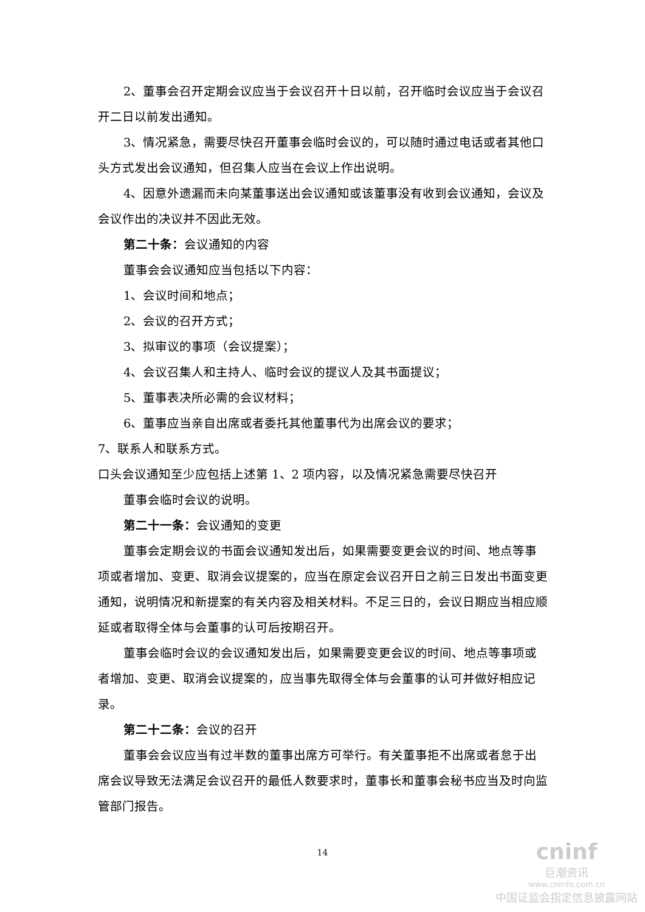2、董事会召开定期会议应当于会议召开十日以前，召开临时会议应当于会议召开二日以前发出通知。
3、情况紧急，需要尽快召开董事会临时会议的，可以随时通过电话或者其他口头方式发出会议通知，但召集人应当在会议上作出说明。
4、因意外遗漏而未向某董事送出会议通知或该董事没有收到会议通知，会议及会议作出的决议并不因此无效。
第二十条：会议通知的内容
董事会会议通知应当包括以下内容：
1、会议时间和地点；
2、会议的召开方式；
3、拟审议的事项（会议提案）；
4、会议召集人和主持人、临时会议的提议人及其书面提议；
5、董事表决所必需的会议材料；
6、董事应当亲自出席或者委托其他董事代为出席会议的要求；
7、联系人和联系方式。
口头会议通知至少应包括上述第 1、2 项内容，以及情况紧急需要尽快召开
董事会临时会议的说明。
第二十一条：会议通知的变更
董事会定期会议的书面会议通知发出后，如果需要变更会议的时间、地点等事项或者增加、变更、取消会议提案的，应当在原定会议召开日之前三日发出书面变更通知，说明情况和新提案的有关内容及相关材料。不足三日的，会议日期应当相应顺延或者取得全体与会董事的认可后按期召开。
董事会临时会议的会议通知发出后，如果需要变更会议的时间、地点等事项或者增加、变更、取消会议提案的，应当事先取得全体与会董事的认可并做好相应记录。
第二十二条：会议的召开
董事会会议应当有过半数的董事出席方可举行。有关董事拒不出席或者怠于出席会议导致无法满足会议召开的最低人数要求时，董事长和董事会秘书应当及时向监管部门报告。
14
cninf
巨潮资讯
www.cninfo.com.cn
中国证监会指定信息披露网站